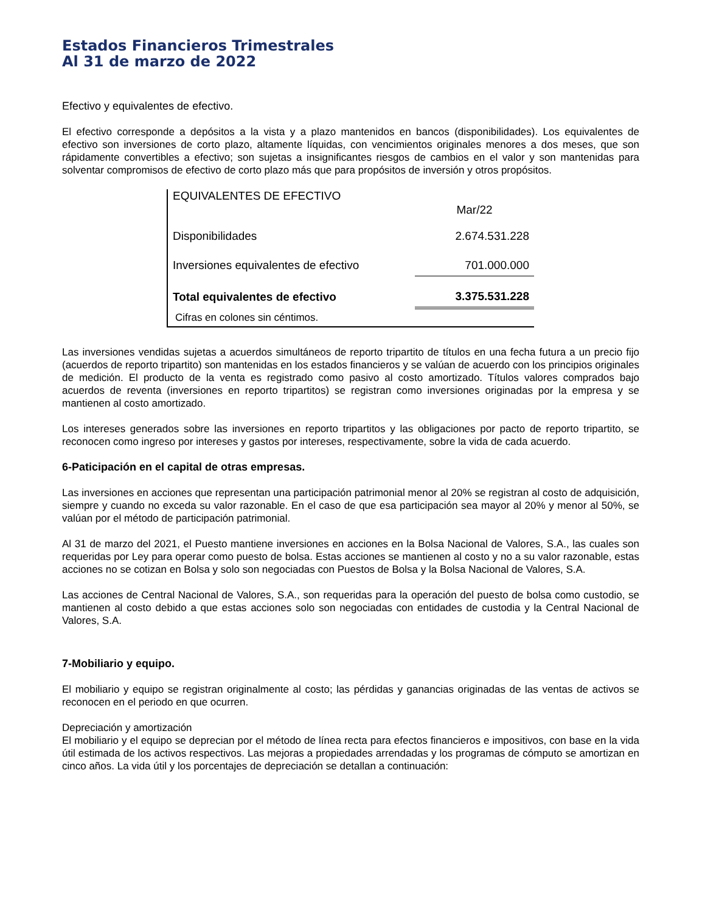Estados Financieros Trimestrales
Al 31 de marzo de 2022
Efectivo y equivalentes de efectivo.
El efectivo corresponde a depósitos a la vista y a plazo mantenidos en bancos (disponibilidades). Los equivalentes de efectivo son inversiones de corto plazo, altamente líquidas, con vencimientos originales menores a dos meses, que son rápidamente convertibles a efectivo; son sujetas a insignificantes riesgos de cambios en el valor y son mantenidas para solventar compromisos de efectivo de corto plazo más que para propósitos de inversión y otros propósitos.
| EQUIVALENTES DE EFECTIVO | |
| --- | --- |
| | Mar/22 |
| Disponibilidades | 2.674.531.228 |
| Inversiones equivalentes de efectivo | 701.000.000 |
| Total equivalentes de efectivo | 3.375.531.228 |
| Cifras en colones sin céntimos. | |
Las inversiones vendidas sujetas a acuerdos simultáneos de reporto tripartito de títulos en una fecha futura a un precio fijo (acuerdos de reporto tripartito) son mantenidas en los estados financieros y se valúan de acuerdo con los principios originales de medición. El producto de la venta es registrado como pasivo al costo amortizado. Títulos valores comprados bajo acuerdos de reventa (inversiones en reporto tripartitos) se registran como inversiones originadas por la empresa y se mantienen al costo amortizado.
Los intereses generados sobre las inversiones en reporto tripartitos y las obligaciones por pacto de reporto tripartito, se reconocen como ingreso por intereses y gastos por intereses, respectivamente, sobre la vida de cada acuerdo.
6-Paticipación en el capital de otras empresas.
Las inversiones en acciones que representan una participación patrimonial menor al 20% se registran al costo de adquisición, siempre y cuando no exceda su valor razonable. En el caso de que esa participación sea mayor al 20% y menor al 50%, se valúan por el método de participación patrimonial.
Al 31 de marzo del 2021, el Puesto mantiene inversiones en acciones en la Bolsa Nacional de Valores, S.A., las cuales son requeridas por Ley para operar como puesto de bolsa. Estas acciones se mantienen al costo y no a su valor razonable, estas acciones no se cotizan en Bolsa y solo son negociadas con Puestos de Bolsa y la Bolsa Nacional de Valores, S.A.
Las acciones de Central Nacional de Valores, S.A., son requeridas para la operación del puesto de bolsa como custodio, se mantienen al costo debido a que estas acciones solo son negociadas con entidades de custodia y la Central Nacional de Valores, S.A.
7-Mobiliario y equipo.
El mobiliario y equipo se registran originalmente al costo; las pérdidas y ganancias originadas de las ventas de activos se reconocen en el periodo en que ocurren.
Depreciación y amortización
El mobiliario y el equipo se deprecian por el método de línea recta para efectos financieros e impositivos, con base en la vida útil estimada de los activos respectivos. Las mejoras a propiedades arrendadas y los programas de cómputo se amortizan en cinco años. La vida útil y los porcentajes de depreciación se detallan a continuación: